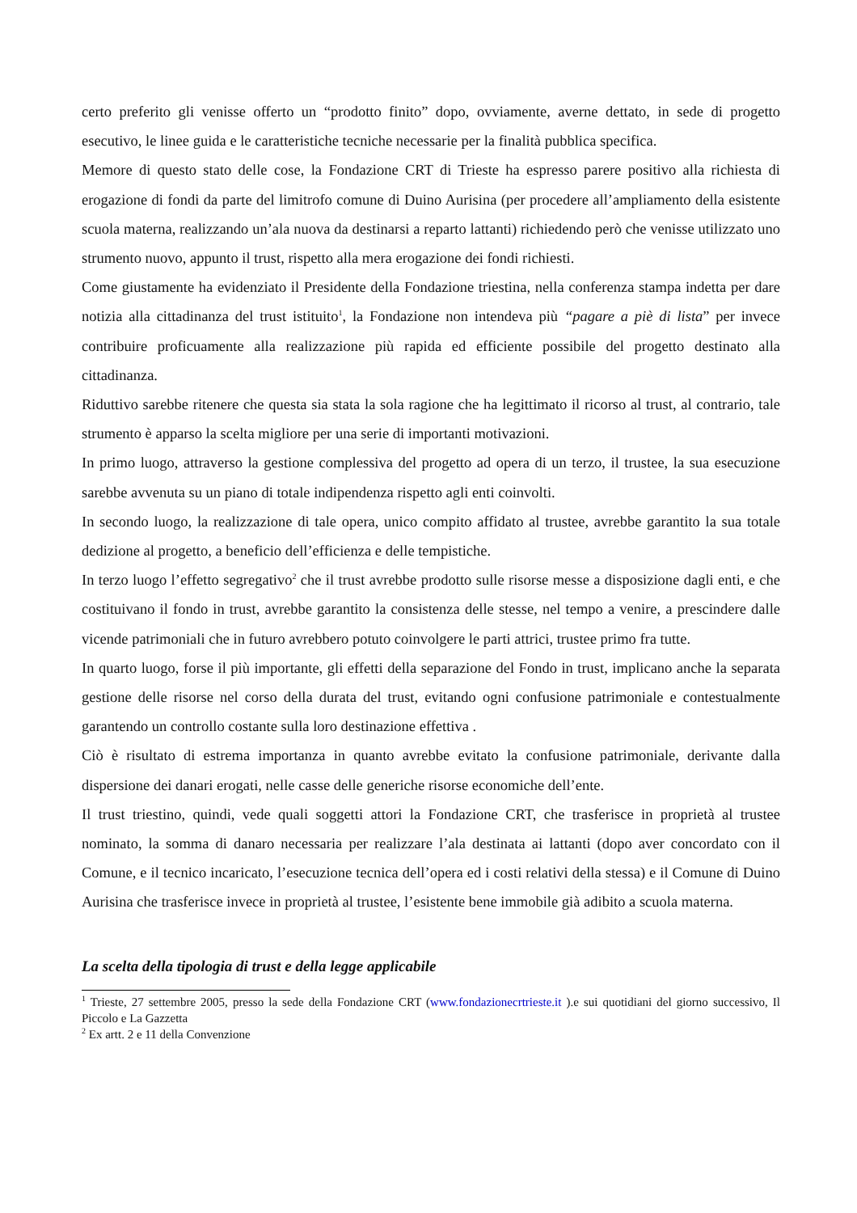certo preferito gli venisse offerto un “prodotto finito” dopo, ovviamente, averne dettato, in sede di progetto esecutivo, le linee guida e le caratteristiche tecniche necessarie per la finalità pubblica specifica.
Memore di questo stato delle cose, la Fondazione CRT di Trieste ha espresso parere positivo alla richiesta di erogazione di fondi da parte del limitrofo comune di Duino Aurisina (per procedere all’ampliamento della esistente scuola materna, realizzando un’ala nuova da destinarsi a reparto lattanti) richiedendo però che venisse utilizzato uno strumento nuovo, appunto il trust, rispetto alla mera erogazione dei fondi richiesti.
Come giustamente ha evidenziato il Presidente della Fondazione triestina, nella conferenza stampa indetta per dare notizia alla cittadinanza del trust istituito<sup>1</sup>, la Fondazione non intendeva più “pagare a piè di lista” per invece contribuire proficuamente alla realizzazione più rapida ed efficiente possibile del progetto destinato alla cittadinanza.
Riduttivo sarebbe ritenere che questa sia stata la sola ragione che ha legittimato il ricorso al trust, al contrario, tale strumento è apparso la scelta migliore per una serie di importanti motivazioni.
In primo luogo, attraverso la gestione complessiva del progetto ad opera di un terzo, il trustee, la sua esecuzione sarebbe avvenuta su un piano di totale indipendenza rispetto agli enti coinvolti.
In secondo luogo, la realizzazione di tale opera, unico compito affidato al trustee, avrebbe garantito la sua totale dedizione al progetto, a beneficio dell’efficienza e delle tempistiche.
In terzo luogo l’effetto segregativo<sup>2</sup> che il trust avrebbe prodotto sulle risorse messe a disposizione dagli enti, e che costituivano il fondo in trust, avrebbe garantito la consistenza delle stesse, nel tempo a venire, a prescindere dalle vicende patrimoniali che in futuro avrebbero potuto coinvolgere le parti attrici, trustee primo fra tutte.
In quarto luogo, forse il più importante, gli effetti della separazione del Fondo in trust, implicano anche la separata gestione delle risorse nel corso della durata del trust, evitando ogni confusione patrimoniale e contestualmente garantendo un controllo costante sulla loro destinazione effettiva .
Ciò è risultato di estrema importanza in quanto avrebbe evitato la confusione patrimoniale, derivante dalla dispersione dei danari erogati, nelle casse delle generiche risorse economiche dell’ente.
Il trust triestino, quindi, vede quali soggetti attori la Fondazione CRT, che trasferisce in proprietà al trustee nominato, la somma di danaro necessaria per realizzare l’ala destinata ai lattanti (dopo aver concordato con il Comune, e il tecnico incaricato, l’esecuzione tecnica dell’opera ed i costi relativi della stessa) e il Comune di Duino Aurisina che trasferisce invece in proprietà al trustee, l’esistente bene immobile già adibito a scuola materna.
La scelta della tipologia di trust e della legge applicabile
<sup>1</sup> Trieste, 27 settembre 2005, presso la sede della Fondazione CRT (www.fondazionecrtrieste.it ).e sui quotidiani del giorno successivo, Il Piccolo e La Gazzetta
<sup>2</sup> Ex artt. 2 e 11 della Convenzione